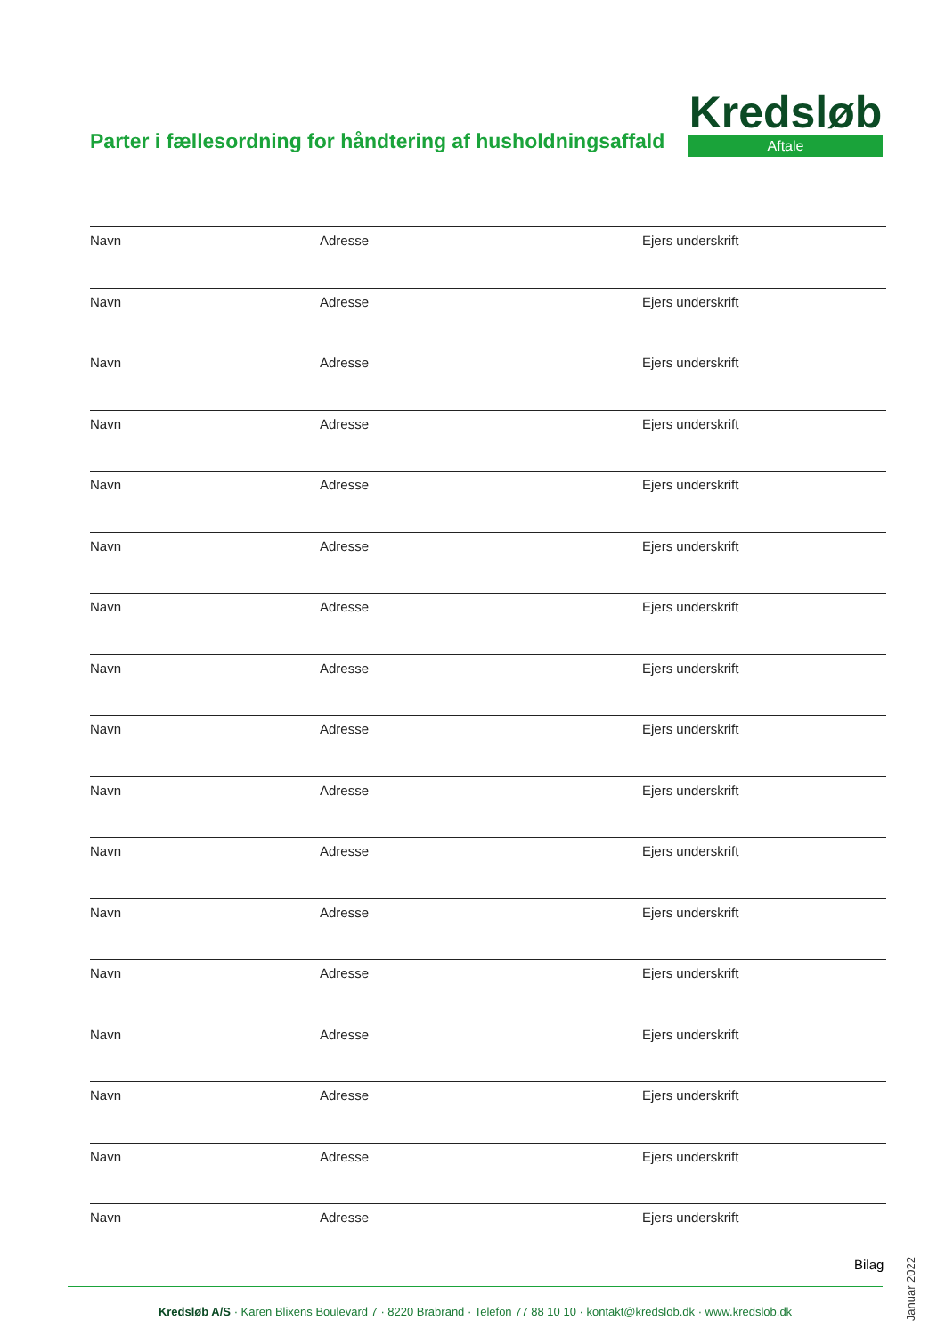Parter i fællesordning for håndtering af husholdningsaffald
Kredsløb
Aftale
Navn Adresse Ejers underskrift
Navn Adresse Ejers underskrift
Navn Adresse Ejers underskrift
Navn Adresse Ejers underskrift
Navn Adresse Ejers underskrift
Navn Adresse Ejers underskrift
Navn Adresse Ejers underskrift
Navn Adresse Ejers underskrift
Navn Adresse Ejers underskrift
Navn Adresse Ejers underskrift
Navn Adresse Ejers underskrift
Navn Adresse Ejers underskrift
Navn Adresse Ejers underskrift
Navn Adresse Ejers underskrift
Navn Adresse Ejers underskrift
Navn Adresse Ejers underskrift
Navn Adresse Ejers underskrift
Bilag
Januar 2022
Kredsløb A/S · Karen Blixens Boulevard 7 · 8220 Brabrand · Telefon 77 88 10 10 · kontakt@kredslob.dk · www.kredslob.dk